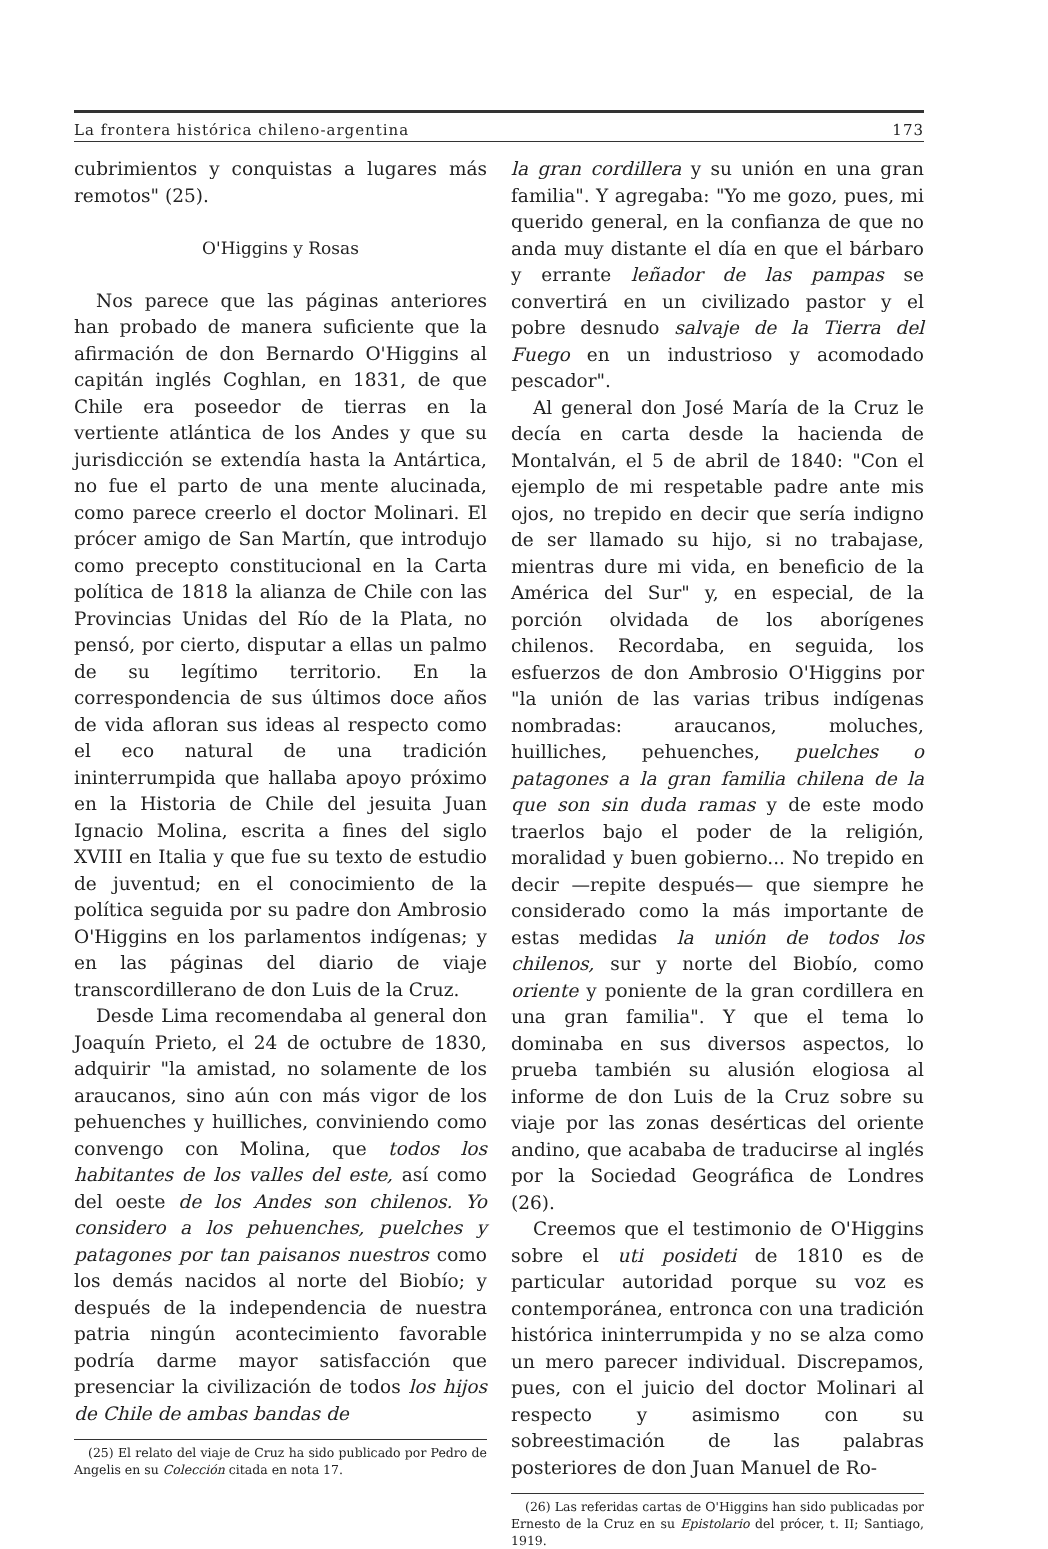La frontera histórica chileno-argentina 173
cubrimientos y conquistas a lugares más remotos" (25).
O'Higgins y Rosas
Nos parece que las páginas anteriores han probado de manera suficiente que la afirmación de don Bernardo O'Higgins al capitán inglés Coghlan, en 1831, de que Chile era poseedor de tierras en la vertiente atlántica de los Andes y que su jurisdicción se extendía hasta la Antártica, no fue el parto de una mente alucinada, como parece creerlo el doctor Molinari. El prócer amigo de San Martín, que introdujo como precepto constitucional en la Carta política de 1818 la alianza de Chile con las Provincias Unidas del Río de la Plata, no pensó, por cierto, disputar a ellas un palmo de su legítimo territorio. En la correspondencia de sus últimos doce años de vida afloran sus ideas al respecto como el eco natural de una tradición ininterrumpida que hallaba apoyo próximo en la Historia de Chile del jesuita Juan Ignacio Molina, escrita a fines del siglo XVIII en Italia y que fue su texto de estudio de juventud; en el conocimiento de la política seguida por su padre don Ambrosio O'Higgins en los parlamentos indígenas; y en las páginas del diario de viaje transcordillerano de don Luis de la Cruz.
Desde Lima recomendaba al general don Joaquín Prieto, el 24 de octubre de 1830, adquirir "la amistad, no solamente de los araucanos, sino aún con más vigor de los pehuenches y huilliches, conviniendo como convengo con Molina, que todos los habitantes de los valles del este, así como del oeste de los Andes son chilenos. Yo considero a los pehuenches, puelches y patagones por tan paisanos nuestros como los demás nacidos al norte del Biobío; y después de la independencia de nuestra patria ningún acontecimiento favorable podría darme mayor satisfacción que presenciar la civilización de todos los hijos de Chile de ambas bandas de
(25) El relato del viaje de Cruz ha sido publicado por Pedro de Angelis en su Colección citada en nota 17.
la gran cordillera y su unión en una gran familia". Y agregaba: "Yo me gozo, pues, mi querido general, en la confianza de que no anda muy distante el día en que el bárbaro y errante leñador de las pampas se convertirá en un civilizado pastor y el pobre desnudo salvaje de la Tierra del Fuego en un industrioso y acomodado pescador".
Al general don José María de la Cruz le decía en carta desde la hacienda de Montalván, el 5 de abril de 1840: "Con el ejemplo de mi respetable padre ante mis ojos, no trepido en decir que sería indigno de ser llamado su hijo, si no trabajase, mientras dure mi vida, en beneficio de la América del Sur" y, en especial, de la porción olvidada de los aborígenes chilenos. Recordaba, en seguida, los esfuerzos de don Ambrosio O'Higgins por "la unión de las varias tribus indígenas nombradas: araucanos, moluches, huilliches, pehuenches, puelches o patagones a la gran familia chilena de la que son sin duda ramas y de este modo traerlos bajo el poder de la religión, moralidad y buen gobierno... No trepido en decir —repite después— que siempre he considerado como la más importante de estas medidas la unión de todos los chilenos, sur y norte del Biobío, como oriente y poniente de la gran cordillera en una gran familia". Y que el tema lo dominaba en sus diversos aspectos, lo prueba también su alusión elogiosa al informe de don Luis de la Cruz sobre su viaje por las zonas desérticas del oriente andino, que acababa de traducirse al inglés por la Sociedad Geográfica de Londres (26).
Creemos que el testimonio de O'Higgins sobre el uti posideti de 1810 es de particular autoridad porque su voz es contemporánea, entronca con una tradición histórica ininterrumpida y no se alza como un mero parecer individual. Discrepamos, pues, con el juicio del doctor Molinari al respecto y asimismo con su sobreestimación de las palabras posteriores de don Juan Manuel de Ro-
(26) Las referidas cartas de O'Higgins han sido publicadas por Ernesto de la Cruz en su Epistolario del prócer, t. II; Santiago, 1919.